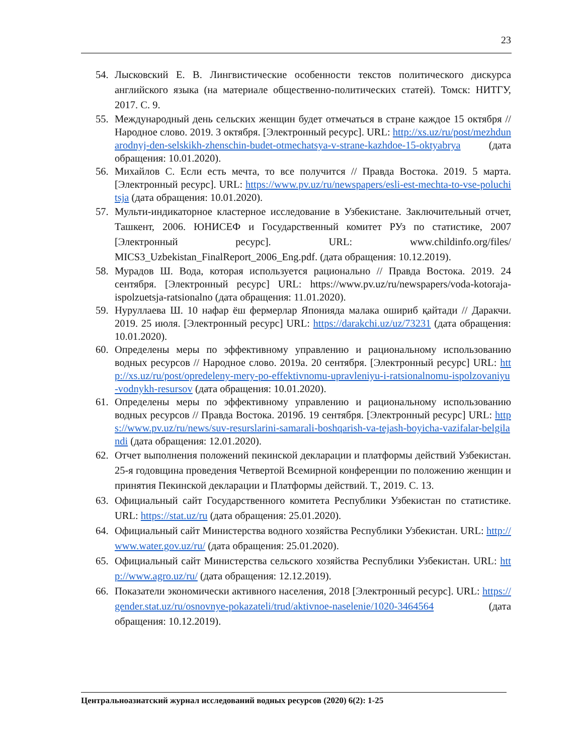23
54. Лысковский Е. В. Лингвистические особенности текстов политического дискурса английского языка (на материале общественно-политических статей). Томск: НИТГУ, 2017. С. 9.
55. Международный день сельских женщин будет отмечаться в стране каждое 15 октября // Народное слово. 2019. 3 октября. [Электронный ресурс]. URL: http://xs.uz/ru/post/mezhdunarodnyj-den-selskikh-zhenschin-budet-otmechatsya-v-strane-kazhdoe-15-oktyabrya (дата обращения: 10.01.2020).
56. Михайлов С. Если есть мечта, то все получится // Правда Востока. 2019. 5 марта. [Электронный ресурс]. URL: https://www.pv.uz/ru/newspapers/esli-est-mechta-to-vse-poluchitsja (дата обращения: 10.01.2020).
57. Мульти-индикаторное кластерное исследование в Узбекистане. Заключительный отчет, Ташкент, 2006. ЮНИСЕФ и Государственный комитет РУз по статистике, 2007 [Электронный ресурс]. URL: www.childinfo.org/files/ MICS3_Uzbekistan_FinalReport_2006_Eng.pdf. (дата обращения: 10.12.2019).
58. Мурадов Ш. Вода, которая используется рационально // Правда Востока. 2019. 24 сентября. [Электронный ресурс] URL: https://www.pv.uz/ru/newspapers/voda-kotoraja-ispolzuetsja-ratsionalno (дата обращения: 11.01.2020).
59. Нуруллаева Ш. 10 нафар ёш фермерлар Японияда малака ошириб қайтади // Даракчи. 2019. 25 июля. [Электронный ресурс] URL: https://darakchi.uz/uz/73231 (дата обращения: 10.01.2020).
60. Определены меры по эффективному управлению и рациональному использованию водных ресурсов // Народное слово. 2019а. 20 сентября. [Электронный ресурс] URL: http://xs.uz/ru/post/opredeleny-mery-po-effektivnomu-upravleniyu-i-ratsionalnomu-ispolzovaniyu-vodnykh-resursov (дата обращения: 10.01.2020).
61. Определены меры по эффективному управлению и рациональному использованию водных ресурсов // Правда Востока. 2019б. 19 сентября. [Электронный ресурс] URL: https://www.pv.uz/ru/news/suv-resurslarini-samarali-boshqarish-va-tejash-boyicha-vazifalar-belgilandi (дата обращения: 12.01.2020).
62. Отчет выполнения положений пекинской декларации и платформы действий Узбекистан. 25-я годовщина проведения Четвертой Всемирной конференции по положению женщин и принятия Пекинской декларации и Платформы действий. Т., 2019. С. 13.
63. Официальный сайт Государственного комитета Республики Узбекистан по статистике. URL: https://stat.uz/ru (дата обращения: 25.01.2020).
64. Официальный сайт Министерства водного хозяйства Республики Узбекистан. URL: http://www.water.gov.uz/ru/ (дата обращения: 25.01.2020).
65. Официальный сайт Министерства сельского хозяйства Республики Узбекистан. URL: http://www.agro.uz/ru/ (дата обращения: 12.12.2019).
66. Показатели экономически активного населения, 2018 [Электронный ресурс]. URL: https://gender.stat.uz/ru/osnovnye-pokazateli/trud/aktivnoe-naselenie/1020-3464564 (дата обращения: 10.12.2019).
Центральноазиатский журнал исследований водных ресурсов (2020) 6(2): 1-25